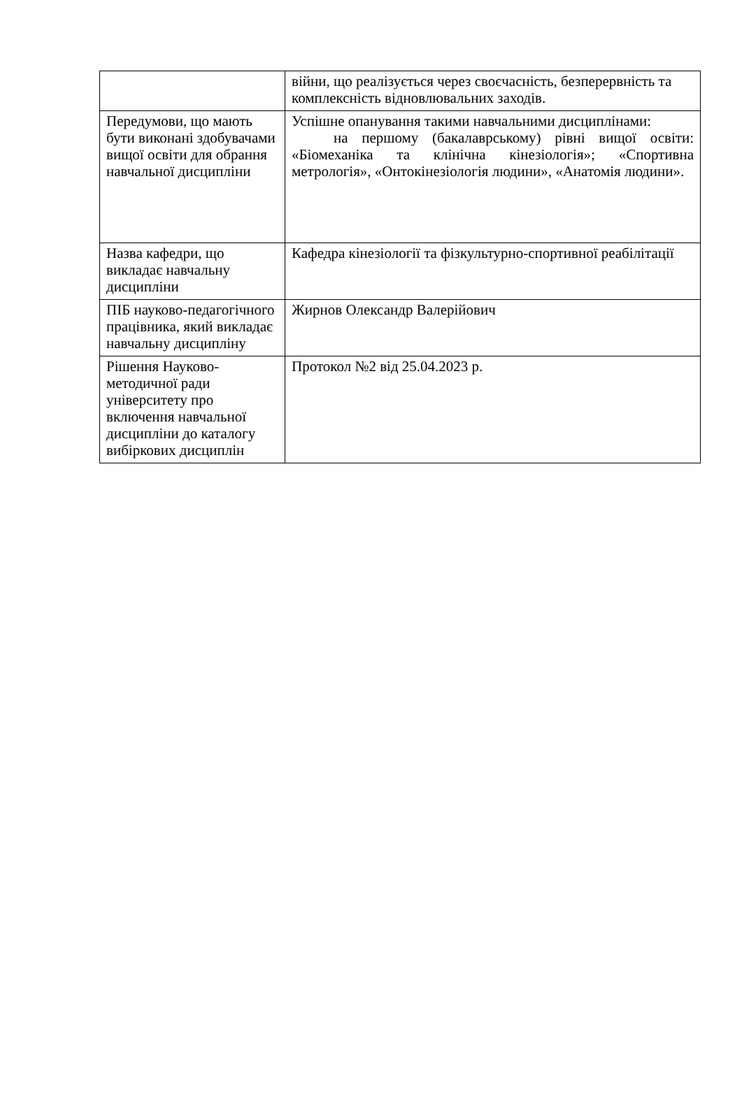| | війни, що реалізується через своєчасність, безперервність та комплексність відновлювальних заходів. |
| Передумови, що мають бути виконані здобувачами вищої освіти для обрання навчальної дисципліни | Успішне опанування такими навчальними дисциплінами: на першому (бакалаврському) рівні вищої освіти: «Біомеханіка та клінічна кінезіологія»; «Спортивна метрологія», «Онтокінезіологія людини», «Анатомія людини». |
| Назва кафедри, що викладає навчальну дисципліни | Кафедра кінезіології та фізкультурно-спортивної реабілітації |
| ПІБ науково-педагогічного працівника, який викладає навчальну дисципліну | Жирнов Олександр Валерійович |
| Рішення Науково-методичної ради університету про включення навчальної дисципліни до каталогу вибіркових дисциплін | Протокол №2 від 25.04.2023 р. |